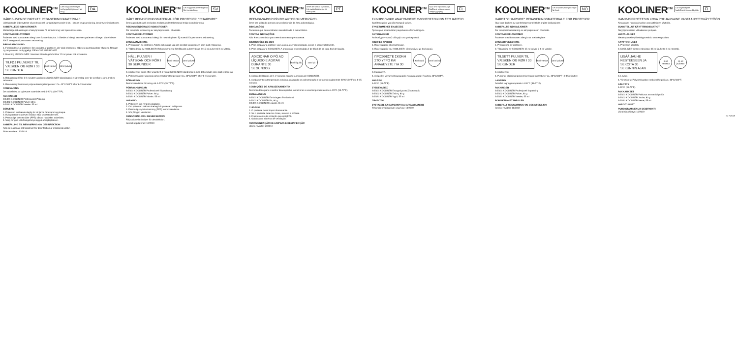KOOLINER<sup>TM</sup> Læs brugsanvisningen omhyggeligt igennem før brug DA
HÅRDBLIVENDE DIREKTE REBASERINGSMATERIALE
Udelukkende til benyttelse af professionelt tandplejepersonale til de, i denne brugsanvisning, beskrevne indikationer.
ANBEFALEDE INDIKATIONER
Midlertidige rebaseringer af akrylproteser. Til direkte brug ved operationsstolen.
KONTRAINDIKATIONER
Patienter med konstateret allergi over for methakrylat. I tilfælde af allergi henvises patienten til læge. Materialet er IKKE beregnet til permanent rebasering.
BRUGSANVISNING
1. Forberedelse af protesen: De områder af protesen, der skal rebaseres, slibes ru og trykpunkter afløstes. Rengør og tør protesen omhyggeligt. Påfør COE LUBRICANT.
2. Blanding af KOOLINER: Standard blandingsforhold er 15 ml pulver til 6 ml væske.
TILFØJ PULVERET TIL VÆSKEN OG RØR I 30 SEKUNDER
6ml væske
15ml pulver
3. Rebasering: Efter 1-2 minutter appliceres KOOLINER-blandingen i et jævnt lag over de områder, som ønskes rebaseret.
4. Renovering: Maksimal polymeriseringstemperatur: Ca. 40°C/104°F efter 6-15 minutter.
OPBEVARING
Det anbefales, at opbevare materialet ved 4-20°C (39-77°F).
PAKNINGER
345001 KOOLINER Professionel Pakning
345002 KOOLINER Pulver: 80 g
345091 KOOLINER Væske: 55 ml
BEMÆRK
1. Patienten skal renæ daglig for at fjerne fødevarer og plaque.
2. Hvis patienten oplever irritation skal protesen fjernes.
3. Personlige værnemidler (PPE) såsom handsker anbefales.
4. Sørg for god udluftningsforsyning på arbejdspladsen.
ANBEFALING TIL RENGØRING OG DESINFEKTION
Følg de nationale retningslinjer for desinfektion af medicinsk udstyr.
Sidst revideret: 10/2019
KOOLINER<sup>TM</sup> Läs noggrant anvisningarna före användning SV
HÅRT REBASERINGSMATERIAL FÖR PROTESER, "CHAIRSIDE"
Denna produkt skall användas endast av dentalpersonal enligt instruktionerna.
REKOMMENDERADE INDIKATIONER
För temporär rebasering av akrylatproteser - chairside.
KONTRAINDIKATIONER
Patienter med konstaterad allergi för methakrylater. Ej avsedd för permanent rebasering.
BRUKSANVISNING
1. Preparation av protesen: Arbeta och rugga upp det område på protesen som skall rebaseras.
2. Tillblandning av KOOLINER: Rekommenderat förhållande pulver/vätska är 15 ml pulver till 6 ml vätska.
HÄLL PULVER I VÄTSKAN OCH RÖR I 30 SEKUNDER
6ml vätska
15ml pulver
3. Applicering: Sprid efter ungefär 1-2 minut KOOLINER-blandningen över det område som skall rebaseras.
4. Polymerisation: Maximal polymerisationstemperatur: Ca. 40°C/104°F efter 6-15 minuter.
FÖRVARING
Rekommenderas förvaring vid 4-20°C (39-77°F).
FÖRPACKNINGAR
345001 KOOLINER Professionell förpackning
345002 KOOLINER Pulver: 80 g
345091 KOOLINER Vätska: 55 ml
VARNING
1. Patienten ska rengöra dagligen.
2. Om patienten märker obehag bör protesen avlägsnas.
3. Personlig skyddsutrustning (PPE) rekommenderas.
4. Sörj för god ventilation.
RENGÖRING OCH DESINFEKTION
Följ nationella riktlinjer för desinfektion.
Senast uppdaterad: 10/2019
KOOLINER<sup>TM</sup> Antes de utilizar o produto, leia cuidadosamente as instruções. PT
REEMBASADOR RÍGIDO AUTOPOLIMERIZÁVEL
Deve ser utilizado apenas por profissionais da área odontológica.
INDICAÇÕES
Pacientes que demonstrarem sensibilidade à metacrilatos.
CONTRA INDICAÇÕES
Não é recomendado para reembasamento permanente.
INSTRUÇÕES DE USO
1. Para preparar a prótese: Lixe a área a ser reembasada. Limpe e seque totalmente.
2. Para preparar o KOOLINER: A proporção recomendada é de 15ml de pó para 6ml de líquido.
ADICIONAR O PÓ AO LÍQUIDO E AGITAR DURANTE 30 SEGUNDOS
6ml líquido
15ml pó
3. Aplicação: Depois de 1-2 minutos espalhe a mistura de KOOLINER.
4. Acabamento: A temperatura máxima alcançada na polimerização é de aproximadamente 40°C/104°F em 6-15 minutos.
CONDIÇÕES DE ARMAZENAMENTO
Recomendado para o melhor desempenho, armazenar a uma temperatura entre 4-20°C (39-77°F).
EMBALAGENS
345001 KOOLINER Embalagem Profissional
345002 KOOLINER Pó, 80 g
345091 KOOLINER Líquido, 55 ml
CUIDADO
1. O paciente deve limpar diariamente.
2. Se o paciente detectar dores, remova a prótese.
3. Equipamento de proteção pessoal (EPI).
4. Garanta um sistema de ventilação.
RECOMENDAÇÃO DE LIMPEZA E DESINFECÇÃO
Última revisão: 10/2019
KOOLINER<sup>TM</sup> Πριν από την εφαρμογή διαβάστε προσεκτικά τις οδηγίες χρήσης EL
ΣΚΛΗΡΟ ΥΛΙΚΟ ΑΝΑΓΟΜΩΣΗΣ ΟΔΟΝΤΟΣΤΟΙΧΙΩΝ ΣΤΟ ΙΑΤΡΕΙΟ
Διατίθεται μόνο για οδοντιατρική χρήση.
ΣΥΝΙΣΤΩΜΕΝΕΣ ΕΝΔΕΙΞΕΙΣ
Προσωρινή ανασύσταση ακρυλικών οδοντοστοιχιών.
ΑΝΤΕΝΔΕΙΞΕΙΣ
Ασθενείς με γνωστή αλλεργία στα μεθακρυλικά.
ΟΔΗΓΙΕΣ ΧΡΗΣΗΣ
1. Προετοιμασία οδοντοστοιχίας.
2. Προετοιμασία του KOOLINER: 15ml σκόνης με 6ml υγρού.
ΠΡΟΣΘΕΣΤΕ ΣΚΟΝΗ ΣΤΟ ΥΓΡΟ ΚΑΙ ΑΝΑΔΕΥΣΤΕ ΓΙΑ 30
6ml υγρό
15ml σκόνη
3. Εφαρμογή.
4. Ανάμειξη: Μέγιστη θερμοκρασία πολυμερισμού: Περίπου 40°C/104°F.
ΦΥΛΑΞΗ
4-20°C (39-77°F).
ΣΥΣΚΕΥΑΣΙΕΣ
345001 KOOLINER Επαγγελματική Συσκευασία
345002 KOOLINER Σκόνη, 80 g
345091 KOOLINER Υγρό, 55 ml
ΠΡΟΣΟΧΗ
ΣΥΣΤΑΣΕΙΣ ΚΑΘΑΡΙΣΜΟΥ ΚΑΙ ΑΠΟΛΥΜΑΝΣΗΣ
Τελευταία αναθεώρηση κειμένου: 10/2019
KOOLINER<sup>TM</sup> Les bruksanvisningen nøye før bruk NO
HARDT "CHAIRSIDE" REBASERINGSMATERIALE FOR PROTESER
Skal bare brukes av tannhelsepersonell til de angitte indikasjoner.
ANBEFALTE INDIKASJONER
For temporær rebasering av akrylatproteser, chairside.
KONTRAINDIKASJONER
Pasienter med konstatert allergi mot methakrylater.
BRUKERVEILEDNING
1. Preparering av protesen.
2. Tilblanding av KOOLINER: 15 ml pulver til 6 ml væske.
TILSETT PULVER TIL VÆSKEN OG RØR I 30 SEKUNDER
6ml væske
15ml pulver
3. Applisering.
4. Pussing: Maksimal polymeriseringstemperatur er ca. 40°C/104°F i 6-15 minutter.
LAGRING
Anbefalt lagringstemperatur 4-20°C (39-77°F).
PAKNINGER
345001 KOOLINER Profesjonell forpakning
345002 KOOLINER Pulver, 80 g
345091 KOOLINER Væske, 55 ml
FORSIKTIGHETSREGLER
ANBEFALT RENGJØRING OG DESINFEKSJON
Sensist revidert: 10/2019
KOOLINER<sup>TM</sup> Lue käyttöohjeet huolellisesti ennen käyttöä. FI
HAMMASPROTEESIN KOVA POHJAUSAINE VASTAANOTTOKÄYTTÖÖN
Ainoastaan hammashuollon ammattilaisten käyttöön.
SUOSITELLUT KÄYTTÖINDIKAATIOT
Akryyliproteesien väliaikainen pohjaus.
VASTA-AIHEET
Metakrylaateille yliherkkyysreaktio saaneet potilaat.
KÄYTTÖOHJEET
1. Proteesin käsittely.
2. KOOLINER-aineen valmistus: 15 ml jauhetta 6 ml nestettä.
LISÄÄ JAUHE NESTEESEEN JA SEKOITA 30 SEKUNNIN AJAN
6 ml nestettä
15 ml jauhetta
3. Levitys.
4. Viimeistely: Polymerisaation maksimilämpötila n. 40°C/104°F.
SÄILYTYS
4-20°C (39-77°F).
PAKKAUKSET
345001 KOOLINER Pakkaus ammattikäyttöön
345002 KOOLINER Jauhe, 80 g
345091 KOOLINER Neste, 55 ml
VAROITUKSET
PUHDISTAMINEN JA DESIFIOINTI
Viimeisin päivitys: 10/2019
IN 762019